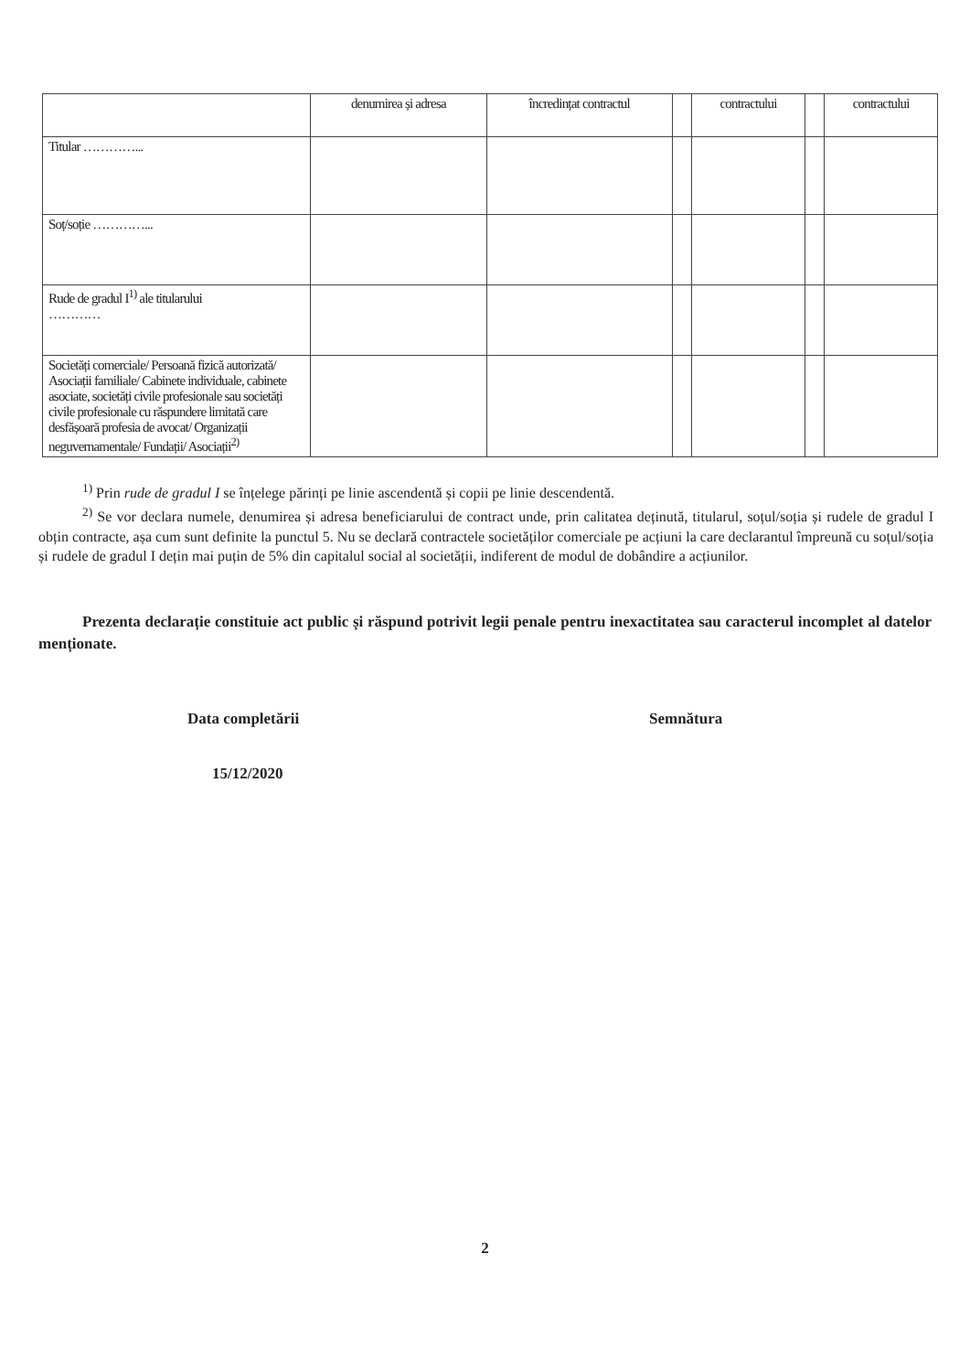| | denumirea și adresa | încredințat contractul | | contractului | | contractului |
| Titular …………... | | | | | | |
| Soț/soție …………... | | | | | | |
| Rude de gradul I<sup>1)</sup> ale titularului ………… | | | | | | |
| Societăți comerciale/ Persoană fizică autorizată/ Asociații familiale/ Cabinete individuale, cabinete asociate, societăți civile profesionale sau societăți civile profesionale cu răspundere limitată care desfășoară profesia de avocat/ Organizații neguvernamentale/ Fundații/ Asociații<sup>2)</sup> | | | | | | |
<sup>1)</sup> Prin rude de gradul I se înțelege părinți pe linie ascendentă și copii pe linie descendentă.
<sup>2)</sup> Se vor declara numele, denumirea și adresa beneficiarului de contract unde, prin calitatea deținută, titularul, soțul/soția și rudele de gradul I obțin contracte, așa cum sunt definite la punctul 5. Nu se declară contractele societăților comerciale pe acțiuni la care declarantul împreună cu soțul/soția și rudele de gradul I dețin mai puțin de 5% din capitalul social al societății, indiferent de modul de dobândire a acțiunilor.
Prezenta declarație constituie act public și răspund potrivit legii penale pentru inexactitatea sau caracterul incomplet al datelor menționate.
Data completării Semnătura
15/12/2020
2